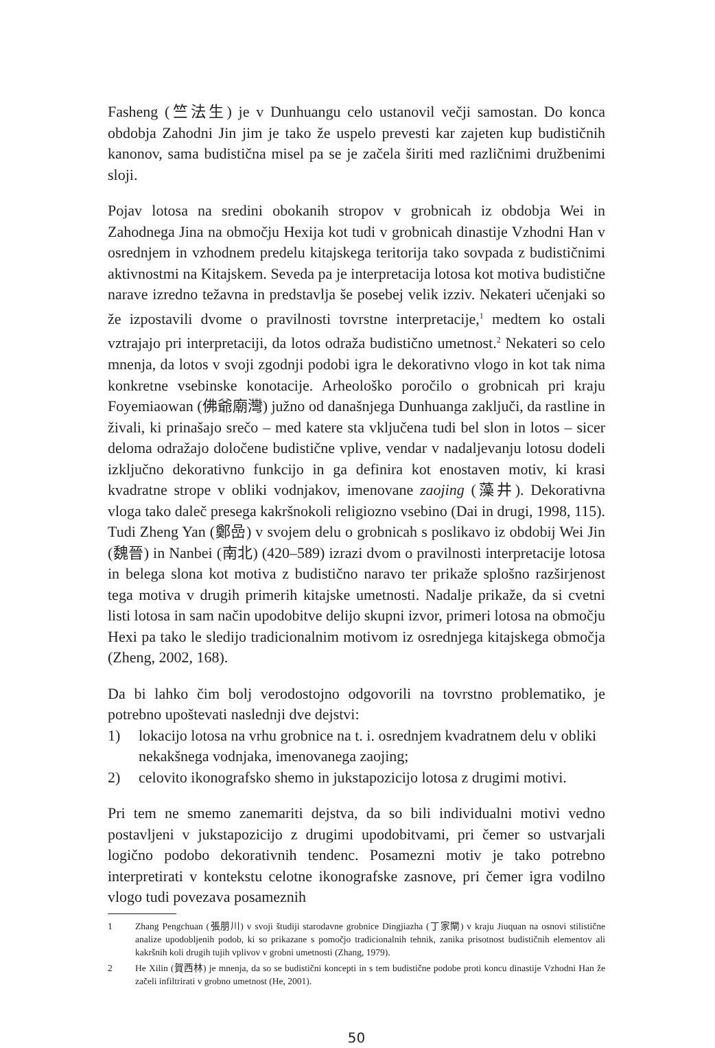Fasheng (竺法生) je v Dunhuangu celo ustanovil večji samostan. Do konca obdobja Zahodni Jin jim je tako že uspelo prevesti kar zajeten kup budističnih kanonov, sama budistična misel pa se je začela širiti med različnimi družbenimi sloji.
Pojav lotosa na sredini obokanih stropov v grobnicah iz obdobja Wei in Zahodnega Jina na območju Hexija kot tudi v grobnicah dinastije Vzhodni Han v osrednjem in vzhodnem predelu kitajskega teritorija tako sovpada z budističnimi aktivnostmi na Kitajskem. Seveda pa je interpretacija lotosa kot motiva budistične narave izredno težavna in predstavlja še posebej velik izziv. Nekateri učenjaki so že izpostavili dvome o pravilnosti tovrstne interpretacije,<sup>1</sup> medtem ko ostali vztrajajo pri interpretaciji, da lotos odraža budistično umetnost.<sup>2</sup> Nekateri so celo mnenja, da lotos v svoji zgodnji podobi igra le dekorativno vlogo in kot tak nima konkretne vsebinske konotacije. Arheološko poročilo o grobnicah pri kraju Foyemiaowan (佛爺廟灣) južno od današnjega Dunhuanga zaključi, da rastline in živali, ki prinašajo srečo – med katere sta vključena tudi bel slon in lotos – sicer deloma odražajo določene budistične vplive, vendar v nadaljevanju lotosu dodeli izključno dekorativno funkcijo in ga definira kot enostaven motiv, ki krasi kvadratne strope v obliki vodnjakov, imenovane zaojing (藻井). Dekorativna vloga tako daleč presega kakršnokoli religiozno vsebino (Dai in drugi, 1998, 115). Tudi Zheng Yan (鄭嵒) v svojem delu o grobnicah s poslikavo iz obdobij Wei Jin (魏晉) in Nanbei (南北) (420–589) izrazi dvom o pravilnosti interpretacije lotosa in belega slona kot motiva z budistično naravo ter prikaže splošno razširjenost tega motiva v drugih primerih kitajske umetnosti. Nadalje prikaže, da si cvetni listi lotosa in sam način upodobitve delijo skupni izvor, primeri lotosa na območju Hexi pa tako le sledijo tradicionalnim motivom iz osrednjega kitajskega območja (Zheng, 2002, 168).
Da bi lahko čim bolj verodostojno odgovorili na tovrstno problematiko, je potrebno upoštevati naslednji dve dejstvi:
1) lokacijo lotosa na vrhu grobnice na t. i. osrednjem kvadratnem delu v obliki nekakšnega vodnjaka, imenovanega zaojing;
2) celovito ikonografsko shemo in jukstapozicijo lotosa z drugimi motivi.
Pri tem ne smemo zanemariti dejstva, da so bili individualni motivi vedno postavljeni v jukstapozicijo z drugimi upodobitvami, pri čemer so ustvarjali logično podobo dekorativnih tendenc. Posamezni motiv je tako potrebno interpretirati v kontekstu celotne ikonografske zasnove, pri čemer igra vodilno vlogo tudi povezava posameznih
1 Zhang Pengchuan (張朋川) v svoji študiji starodavne grobnice Dingjiazha (丁家閘) v kraju Jiuquan na osnovi stilistične analize upodobljenih podob, ki so prikazane s pomočjo tradicionalnih tehnik, zanika prisotnost budističnih elementov ali kakršnih koli drugih tujih vplivov v grobni umetnosti (Zhang, 1979).
2 He Xilin (賀西林) je mnenja, da so se budistični koncepti in s tem budistične podobe proti koncu dinastije Vzhodni Han že začeli infiltrirati v grobno umetnost (He, 2001).
50